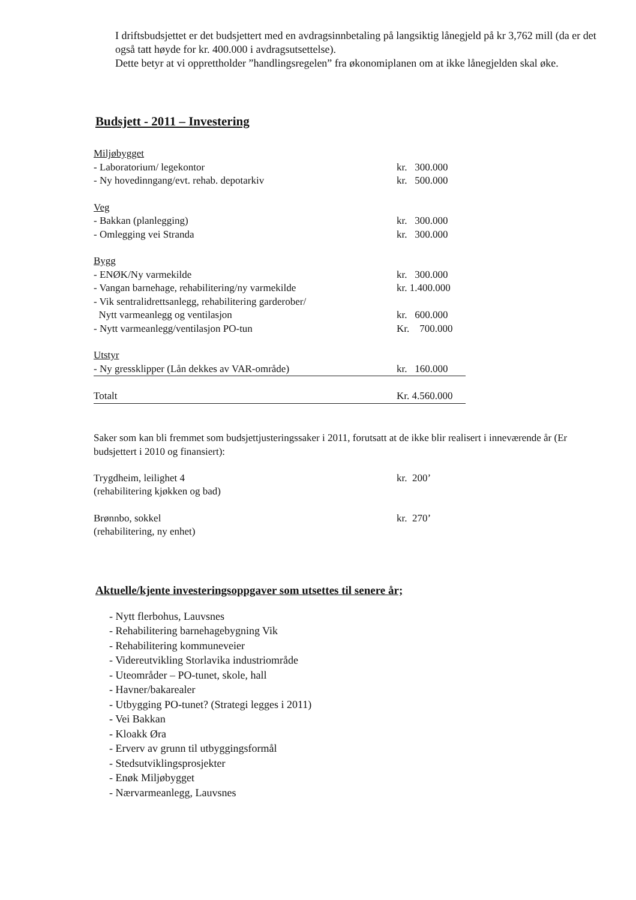I driftsbudsjettet er det budsjettert med en avdragsinnbetaling på langsiktig lånegjeld på kr 3,762 mill (da er det også tatt høyde for kr. 400.000 i avdragsutsettelse).
Dette betyr at vi opprettholder ”handlingsregelen” fra økonomiplanen om at ikke lånegjelden skal øke.
Budsjett - 2011 – Investering
| Miljøbygget | |
| - Laboratorium/ legekontor | kr. 300.000 |
| - Ny hovedinngang/evt. rehab. depotarkiv | kr. 500.000 |
| Veg | |
| - Bakkan (planlegging) | kr. 300.000 |
| - Omlegging vei Stranda | kr. 300.000 |
| Bygg | |
| - ENØK/Ny varmekilde | kr. 300.000 |
| - Vangan barnehage, rehabilitering/ny varmekilde | kr. 1.400.000 |
| - Vik sentralidrettsanlegg, rehabilitering garderober/ | |
| Nytt varmeanlegg og ventilasjon | kr. 600.000 |
| - Nytt varmeanlegg/ventilasjon PO-tun | Kr. 700.000 |
| Utstyr | |
| - Ny gressklipper (Lån dekkes av VAR-område) | kr. 160.000 |
| Totalt | Kr. 4.560.000 |
Saker som kan bli fremmet som budsjettjusteringssaker i 2011, forutsatt at de ikke blir realisert i inneværende år (Er budsjettert i 2010 og finansiert):
| Trygdheim, leilighet 4 | kr. 200’ |
| (rehabilitering kjøkken og bad) | |
| Brønnbo, sokkel | kr. 270’ |
| (rehabilitering, ny enhet) | |
Aktuelle/kjente investeringsoppgaver som utsettes til senere år;
- Nytt flerbohus, Lauvsnes
- Rehabilitering barnehagebygning Vik
- Rehabilitering kommuneveier
- Videreutvikling Storlavika industriområde
- Uteområder – PO-tunet, skole, hall
- Havner/bakarealer
- Utbygging PO-tunet? (Strategi legges i 2011)
- Vei Bakkan
- Kloakk Øra
- Erverv av grunn til utbyggingsformål
- Stedsutviklingsprosjekter
- Enøk Miljøbygget
- Nærvarmeanlegg, Lauvsnes